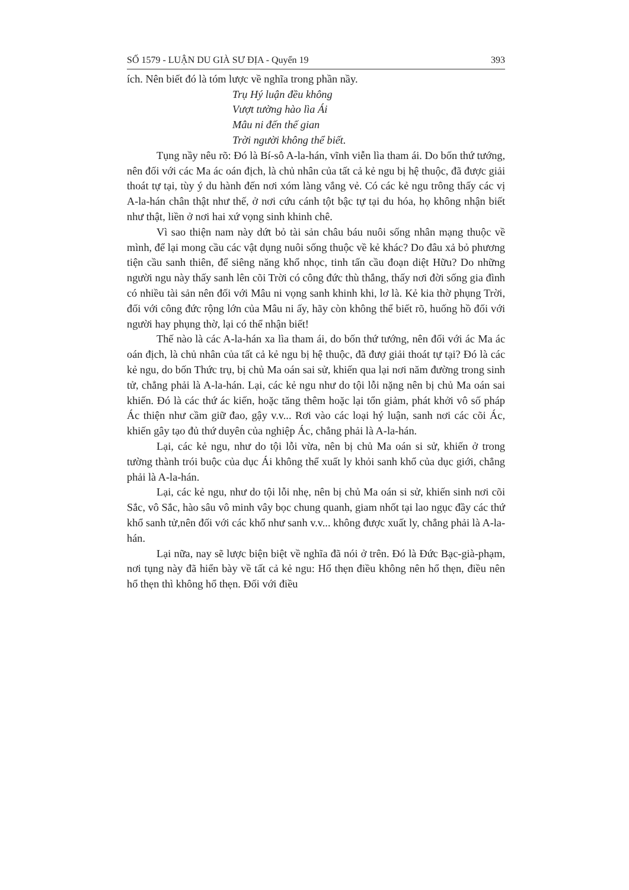SỐ 1579 - LUẬN DU GIÀ SƯ ĐỊA - Quyển 19 393
ích. Nên biết đó là tóm lược về nghĩa trong phần nầy.
Trụ Hý luận đều không
Vượt tường hào lìa Ái
Mâu ni đến thế gian
Trời người không thể biết.
Tụng nầy nêu rõ: Đó là Bí-sô A-la-hán, vĩnh viễn lìa tham ái. Do bốn thứ tướng, nên đối với các Ma ác oán địch, là chủ nhân của tất cả kẻ ngu bị hệ thuộc, đã được giải thoát tự tại, tùy ý du hành đến nơi xóm làng vắng vẻ. Có các kẻ ngu trông thấy các vị A-la-hán chân thật như thế, ở nơi cứu cánh tột bậc tự tại du hóa, họ không nhận biết như thật, liền ở nơi hai xứ vọng sinh khinh chê.
Vì sao thiện nam này dứt bỏ tài sản châu báu nuôi sống nhân mạng thuộc về mình, để lại mong cầu các vật dụng nuôi sống thuộc về kẻ khác? Do đâu xả bỏ phương tiện cầu sanh thiên, để siêng năng khổ nhọc, tinh tấn cầu đoạn diệt Hữu? Do những người ngu này thấy sanh lên cõi Trời có công đức thù thắng, thấy nơi đời sống gia đình có nhiều tài sản nên đối với Mâu ni vọng sanh khinh khi, lơ là. Kẻ kia thờ phụng Trời, đối với công đức rộng lớn của Mâu ni ấy, hãy còn không thể biết rõ, huống hồ đối với người hay phụng thờ, lại có thể nhận biết!
Thế nào là các A-la-hán xa lìa tham ái, do bốn thứ tướng, nên đối với ác Ma ác oán địch, là chủ nhân của tất cả kẻ ngu bị hệ thuộc, đã đượ giải thoát tự tại? Đó là các kẻ ngu, do bốn Thức trụ, bị chủ Ma oán sai sử, khiến qua lại nơi năm đường trong sinh tử, chẳng phải là A-la-hán. Lại, các kẻ ngu như do tội lỗi nặng nên bị chủ Ma oán sai khiến. Đó là các thứ ác kiến, hoặc tăng thêm hoặc lại tổn giảm, phát khởi vô số pháp Ác thiện như cầm giữ đao, gậy v.v... Rơi vào các loại hý luận, sanh nơi các cõi Ác, khiến gây tạo đủ thứ duyên của nghiệp Ác, chẳng phải là A-la-hán.
Lại, các kẻ ngu, như do tội lỗi vừa, nên bị chủ Ma oán si sử, khiến ở trong tường thành trói buộc của dục Ái không thể xuất ly khỏi sanh khổ của dục giới, chẳng phải là A-la-hán.
Lại, các kẻ ngu, như do tội lỗi nhẹ, nên bị chủ Ma oán si sử, khiến sinh nơi cõi Sắc, vô Sắc, hào sâu vô minh vây bọc chung quanh, giam nhốt tại lao ngục đầy các thứ khổ sanh tử,nên đối với các khổ như sanh v.v... không được xuất ly, chẳng phải là A-la-hán.
Lại nữa, nay sẽ lược biện biệt về nghĩa đã nói ở trên. Đó là Đức Bạc-già-phạm, nơi tụng này đã hiển bày về tất cả kẻ ngu: Hổ thẹn điều không nên hổ thẹn, điều nên hổ thẹn thì không hổ thẹn. Đối với điều